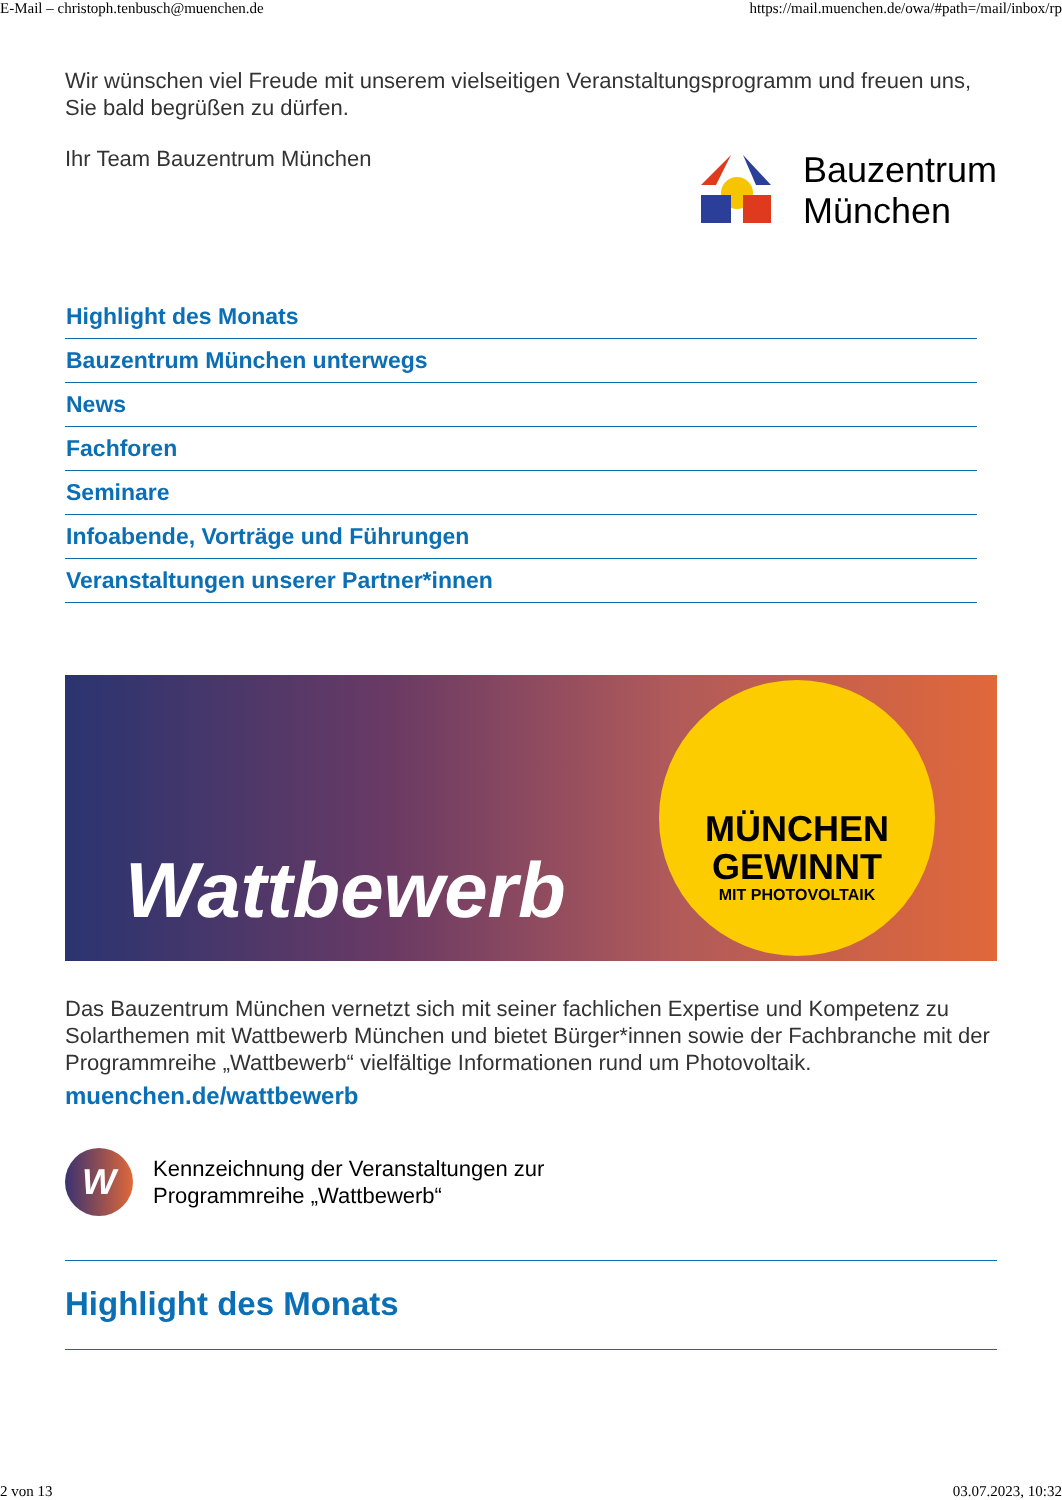E-Mail – christoph.tenbusch@muenchen.de https://mail.muenchen.de/owa/#path=/mail/inbox/rp
Wir wünschen viel Freude mit unserem vielseitigen Veranstaltungsprogramm und freuen uns, Sie bald begrüßen zu dürfen.
Ihr Team Bauzentrum München
Bauzentrum
München
Highlight des Monats
Bauzentrum München unterwegs
News
Fachforen
Seminare
Infoabende, Vorträge und Führungen
Veranstaltungen unserer Partner*innen
Wattbewerb
MÜNCHEN
GEWINNT
MIT PHOTOVOLTAIK
Das Bauzentrum München vernetzt sich mit seiner fachlichen Expertise und Kompetenz zu Solarthemen mit Wattbewerb München und bietet Bürger*innen sowie der Fachbranche mit der Programmreihe „Wattbewerb“ vielfältige Informationen rund um Photovoltaik.
muenchen.de/wattbewerb
W
Kennzeichnung der Veranstaltungen zur
Programmreihe „Wattbewerb“
Highlight des Monats
2 von 13 03.07.2023, 10:32